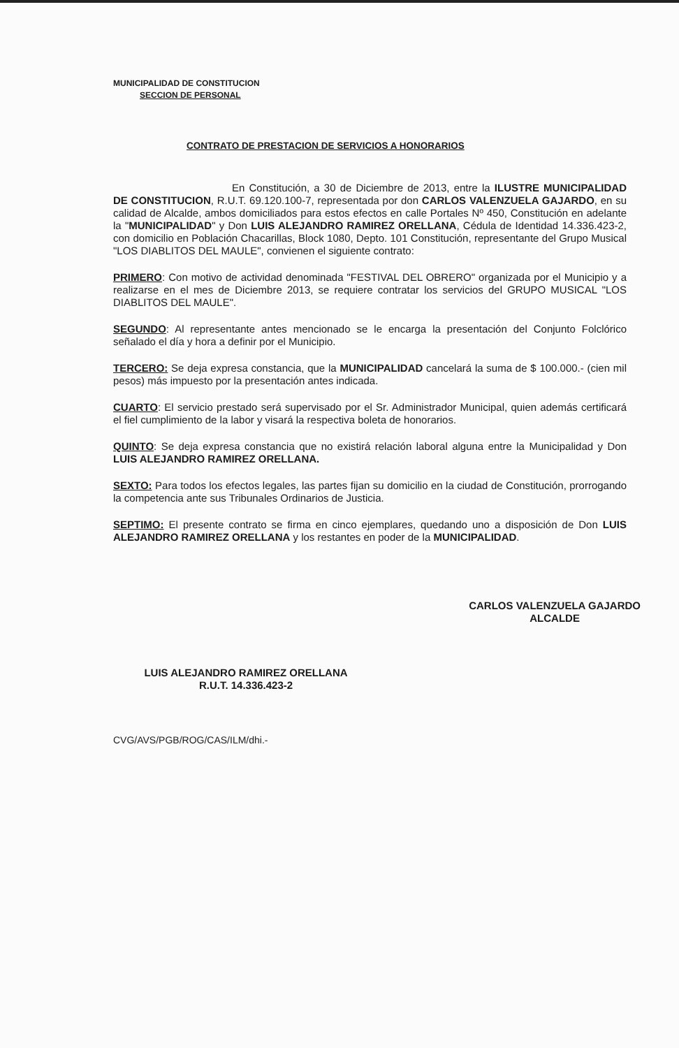MUNICIPALIDAD DE CONSTITUCION
SECCION DE PERSONAL
CONTRATO DE PRESTACION DE SERVICIOS A HONORARIOS
En Constitución, a 30 de Diciembre de 2013, entre la ILUSTRE MUNICIPALIDAD DE CONSTITUCION, R.U.T. 69.120.100-7, representada por don CARLOS VALENZUELA GAJARDO, en su calidad de Alcalde, ambos domiciliados para estos efectos en calle Portales Nº 450, Constitución en adelante la "MUNICIPALIDAD" y Don LUIS ALEJANDRO RAMIREZ ORELLANA, Cédula de Identidad 14.336.423-2, con domicilio en Población Chacarillas, Block 1080, Depto. 101 Constitución, representante del Grupo Musical "LOS DIABLITOS DEL MAULE", convienen el siguiente contrato:
PRIMERO: Con motivo de actividad denominada "FESTIVAL DEL OBRERO" organizada por el Municipio y a realizarse en el mes de Diciembre 2013, se requiere contratar los servicios del GRUPO MUSICAL "LOS DIABLITOS DEL MAULE".
SEGUNDO: Al representante antes mencionado se le encarga la presentación del Conjunto Folclórico señalado el día y hora a definir por el Municipio.
TERCERO: Se deja expresa constancia, que la MUNICIPALIDAD cancelará la suma de $ 100.000.- (cien mil pesos) más impuesto por la presentación antes indicada.
CUARTO: El servicio prestado será supervisado por el Sr. Administrador Municipal, quien además certificará el fiel cumplimiento de la labor y visará la respectiva boleta de honorarios.
QUINTO: Se deja expresa constancia que no existirá relación laboral alguna entre la Municipalidad y Don LUIS ALEJANDRO RAMIREZ ORELLANA.
SEXTO: Para todos los efectos legales, las partes fijan su domicilio en la ciudad de Constitución, prorrogando la competencia ante sus Tribunales Ordinarios de Justicia.
SEPTIMO: El presente contrato se firma en cinco ejemplares, quedando uno a disposición de Don LUIS ALEJANDRO RAMIREZ ORELLANA y los restantes en poder de la MUNICIPALIDAD.
CARLOS VALENZUELA GAJARDO
ALCALDE
LUIS ALEJANDRO RAMIREZ ORELLANA
R.U.T. 14.336.423-2
CVG/AVS/PGB/ROG/CAS/ILM/dhi.-